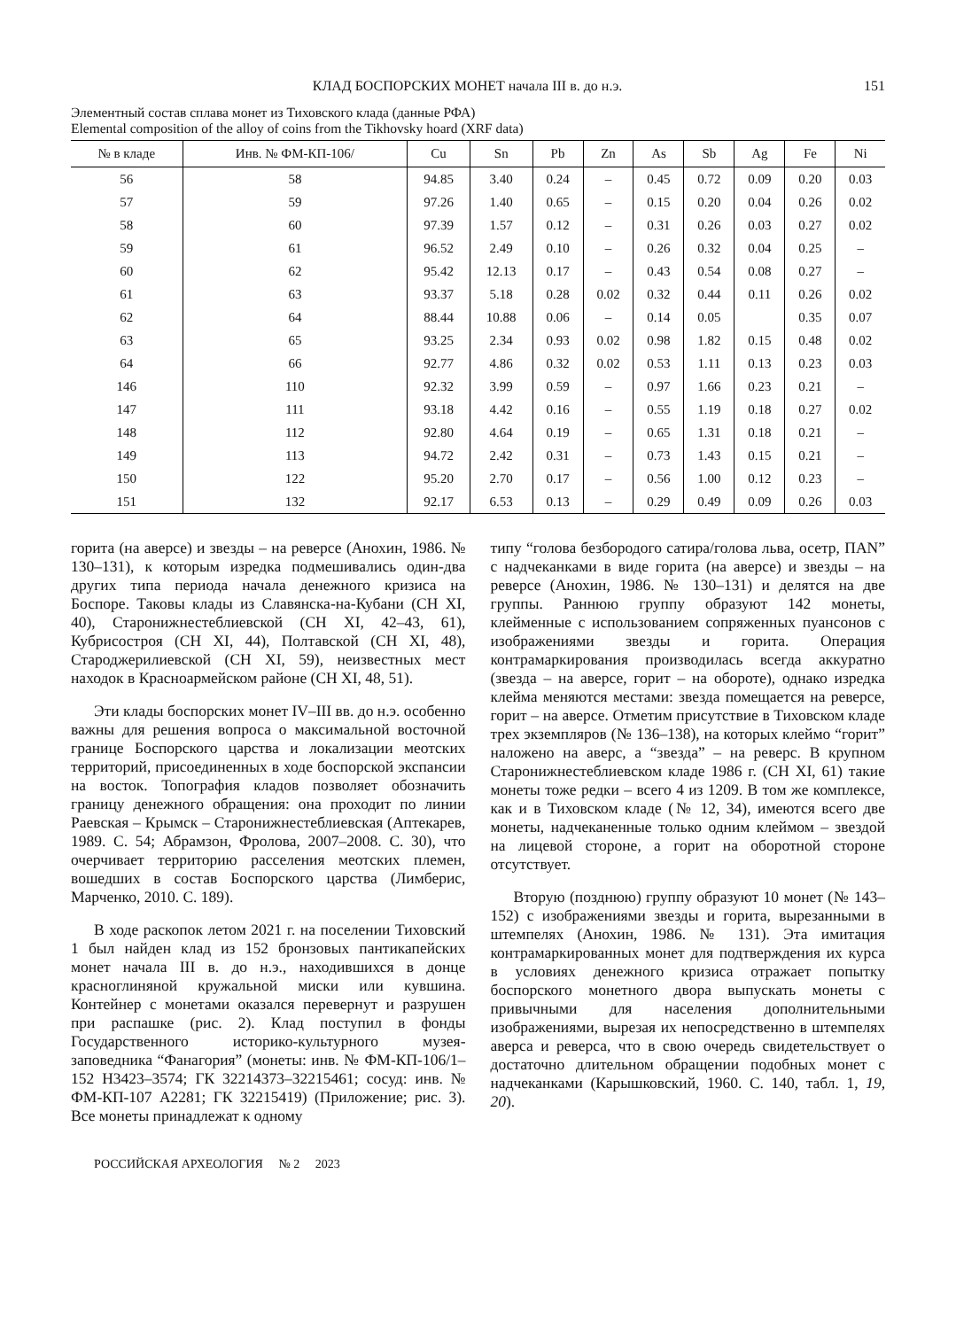КЛАД БОСПОРСКИХ МОНЕТ начала III в. до н.э. 151
Элементный состав сплава монет из Тиховского клада (данные РФА)
Elemental composition of the alloy of coins from the Tikhovsky hoard (XRF data)
| № в кладе | Инв. № ФМ-КП-106/ | Cu | Sn | Pb | Zn | As | Sb | Ag | Fe | Ni |
| --- | --- | --- | --- | --- | --- | --- | --- | --- | --- | --- |
| 56 | 58 | 94.85 | 3.40 | 0.24 | – | 0.45 | 0.72 | 0.09 | 0.20 | 0.03 |
| 57 | 59 | 97.26 | 1.40 | 0.65 | – | 0.15 | 0.20 | 0.04 | 0.26 | 0.02 |
| 58 | 60 | 97.39 | 1.57 | 0.12 | – | 0.31 | 0.26 | 0.03 | 0.27 | 0.02 |
| 59 | 61 | 96.52 | 2.49 | 0.10 | – | 0.26 | 0.32 | 0.04 | 0.25 | – |
| 60 | 62 | 95.42 | 12.13 | 0.17 | – | 0.43 | 0.54 | 0.08 | 0.27 | – |
| 61 | 63 | 93.37 | 5.18 | 0.28 | 0.02 | 0.32 | 0.44 | 0.11 | 0.26 | 0.02 |
| 62 | 64 | 88.44 | 10.88 | 0.06 | – | 0.14 | 0.05 | | 0.35 | 0.07 |
| 63 | 65 | 93.25 | 2.34 | 0.93 | 0.02 | 0.98 | 1.82 | 0.15 | 0.48 | 0.02 |
| 64 | 66 | 92.77 | 4.86 | 0.32 | 0.02 | 0.53 | 1.11 | 0.13 | 0.23 | 0.03 |
| 146 | 110 | 92.32 | 3.99 | 0.59 | – | 0.97 | 1.66 | 0.23 | 0.21 | – |
| 147 | 111 | 93.18 | 4.42 | 0.16 | – | 0.55 | 1.19 | 0.18 | 0.27 | 0.02 |
| 148 | 112 | 92.80 | 4.64 | 0.19 | – | 0.65 | 1.31 | 0.18 | 0.21 | – |
| 149 | 113 | 94.72 | 2.42 | 0.31 | – | 0.73 | 1.43 | 0.15 | 0.21 | – |
| 150 | 122 | 95.20 | 2.70 | 0.17 | – | 0.56 | 1.00 | 0.12 | 0.23 | – |
| 151 | 132 | 92.17 | 6.53 | 0.13 | – | 0.29 | 0.49 | 0.09 | 0.26 | 0.03 |
горита (на аверсе) и звезды – на реверсе (Анохин, 1986. № 130–131), к которым изредка подмешивались один-два других типа периода начала денежного кризиса на Боспоре. Таковы клады из Славянска-на-Кубани (СН XI, 40), Старонижнестеблиевской (СН XI, 42–43, 61), Кубрисостроя (СН XI, 44), Полтавской (СН XI, 48), Староджерилиевской (СН XI, 59), неизвестных мест находок в Красноармейском районе (СН XI, 48, 51).
Эти клады боспорских монет IV–III вв. до н.э. особенно важны для решения вопроса о максимальной восточной границе Боспорского царства и локализации меотских территорий, присоединенных в ходе боспорской экспансии на восток. Топография кладов позволяет обозначить границу денежного обращения: она проходит по линии Раевская – Крымск – Старонижнестеблиевская (Аптекарев, 1989. С. 54; Абрамзон, Фролова, 2007–2008. С. 30), что очерчивает территорию расселения меотских племен, вошедших в состав Боспорского царства (Лимберис, Марченко, 2010. С. 189).
В ходе раскопок летом 2021 г. на поселении Тиховский 1 был найден клад из 152 бронзовых пантикапейских монет начала III в. до н.э., находившихся в донце красноглиняной кружальной миски или кувшина. Контейнер с монетами оказался перевернут и разрушен при распашке (рис. 2). Клад поступил в фонды Государственного историко-культурного музея-заповедника “Фанагория” (монеты: инв. № ФМ-КП-106/1–152 Н3423–3574; ГК 32214373–32215461; сосуд: инв. № ФМ-КП-107 А2281; ГК 32215419) (Приложение; рис. 3). Все монеты принадлежат к одному
типу “голова безбородого сатира/голова льва, осетр, ПAN” с надчеканками в виде горита (на аверсе) и звезды – на реверсе (Анохин, 1986. № 130–131) и делятся на две группы. Раннюю группу образуют 142 монеты, клейменные с использованием сопряженных пуансонов с изображениями звезды и горита. Операция контрамаркирования производилась всегда аккуратно (звезда – на аверсе, горит – на обороте), однако изредка клейма меняются местами: звезда помещается на реверсе, горит – на аверсе. Отметим присутствие в Тиховском кладе трех экземпляров (№ 136–138), на которых клеймо “горит” наложено на аверс, а “звезда” – на реверс. В крупном Старонижнестеблиевском кладе 1986 г. (СН XI, 61) такие монеты тоже редки – всего 4 из 1209. В том же комплексе, как и в Тиховском кладе (№ 12, 34), имеются всего две монеты, надчеканенные только одним клеймом – звездой на лицевой стороне, а горит на оборотной стороне отсутствует.
Вторую (позднюю) группу образуют 10 монет (№ 143–152) с изображениями звезды и горита, вырезанными в штемпелях (Анохин, 1986. № 131). Эта имитация контрамаркированных монет для подтверждения их курса в условиях денежного кризиса отражает попытку боспорского монетного двора выпускать монеты с привычными для населения дополнительными изображениями, вырезая их непосредственно в штемпелях аверса и реверса, что в свою очередь свидетельствует о достаточно длительном обращении подобных монет с надчеканками (Карышковский, 1960. С. 140, табл. 1, 19, 20).
РОССИЙСКАЯ АРХЕОЛОГИЯ № 2 2023